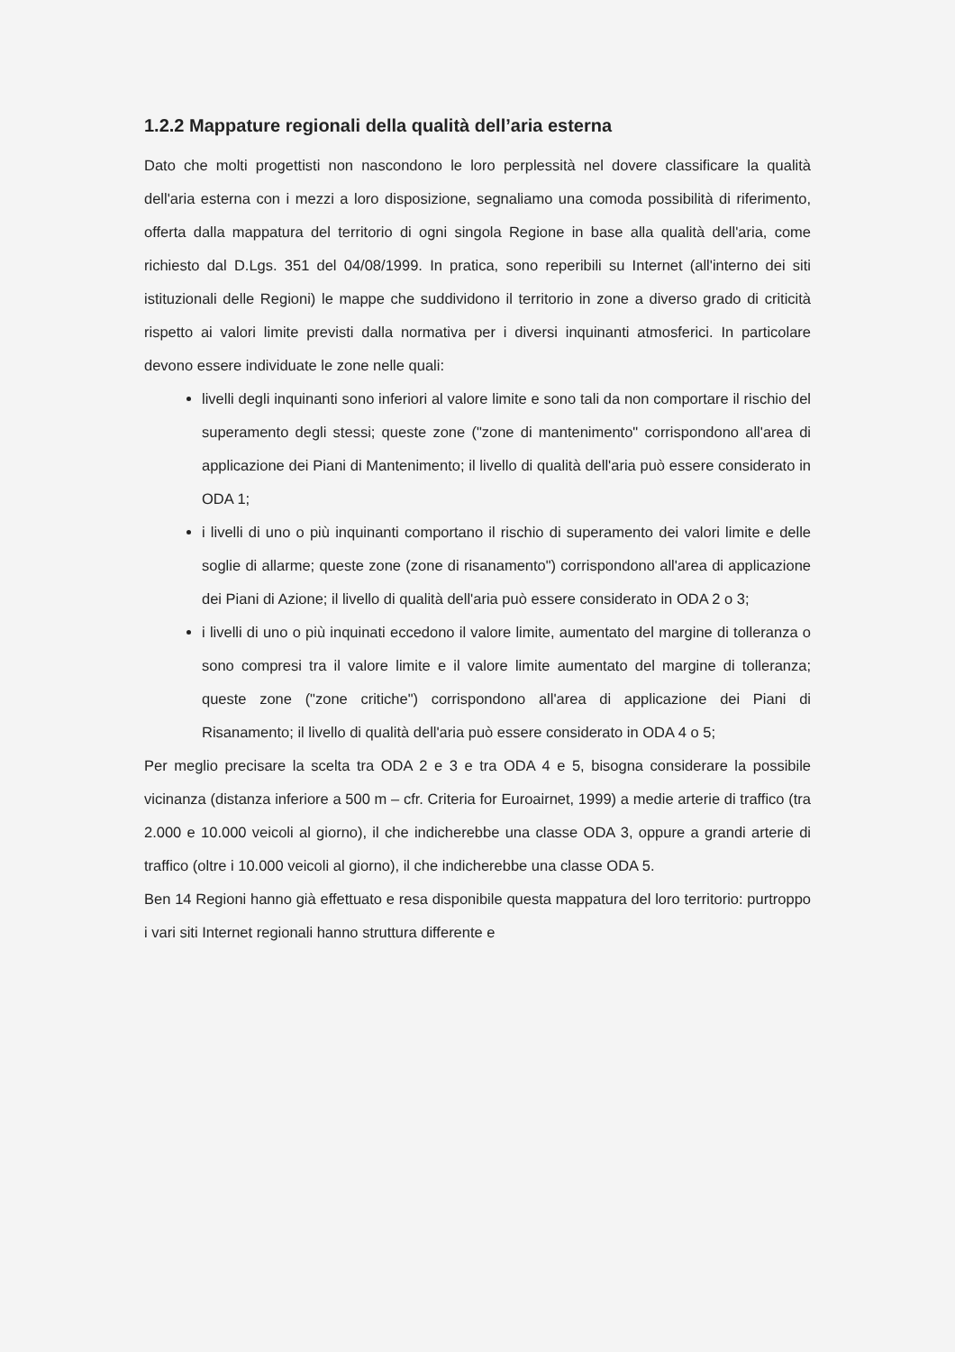1.2.2 Mappature regionali della qualità dell’aria esterna
Dato che molti progettisti non nascondono le loro perplessità nel dovere classificare la qualità dell'aria esterna con i mezzi a loro disposizione, segnaliamo una comoda possibilità di riferimento, offerta dalla mappatura del territorio di ogni singola Regione in base alla qualità dell'aria, come richiesto dal D.Lgs. 351 del 04/08/1999. In pratica, sono reperibili su Internet (all'interno dei siti istituzionali delle Regioni) le mappe che suddividono il territorio in zone a diverso grado di criticità rispetto ai valori limite previsti dalla normativa per i diversi inquinanti atmosferici. In particolare devono essere individuate le zone nelle quali:
livelli degli inquinanti sono inferiori al valore limite e sono tali da non comportare il rischio del superamento degli stessi; queste zone ("zone di mantenimento" corrispondono all'area di applicazione dei Piani di Mantenimento; il livello di qualità dell'aria può essere considerato in ODA 1;
i livelli di uno o più inquinanti comportano il rischio di superamento dei valori limite e delle soglie di allarme; queste zone (zone di risanamento") corrispondono all'area di applicazione dei Piani di Azione; il livello di qualità dell'aria può essere considerato in ODA 2 o 3;
i livelli di uno o più inquinati eccedono il valore limite, aumentato del margine di tolleranza o sono compresi tra il valore limite e il valore limite aumentato del margine di tolleranza; queste zone ("zone critiche") corrispondono all'area di applicazione dei Piani di Risanamento; il livello di qualità dell'aria può essere considerato in ODA 4 o 5;
Per meglio precisare la scelta tra ODA 2 e 3 e tra ODA 4 e 5, bisogna considerare la possibile vicinanza (distanza inferiore a 500 m – cfr. Criteria for Euroairnet, 1999) a medie arterie di traffico (tra 2.000 e 10.000 veicoli al giorno), il che indicherebbe una classe ODA 3, oppure a grandi arterie di traffico (oltre i 10.000 veicoli al giorno), il che indicherebbe una classe ODA 5.
Ben 14 Regioni hanno già effettuato e resa disponibile questa mappatura del loro territorio: purtroppo i vari siti Internet regionali hanno struttura differente e